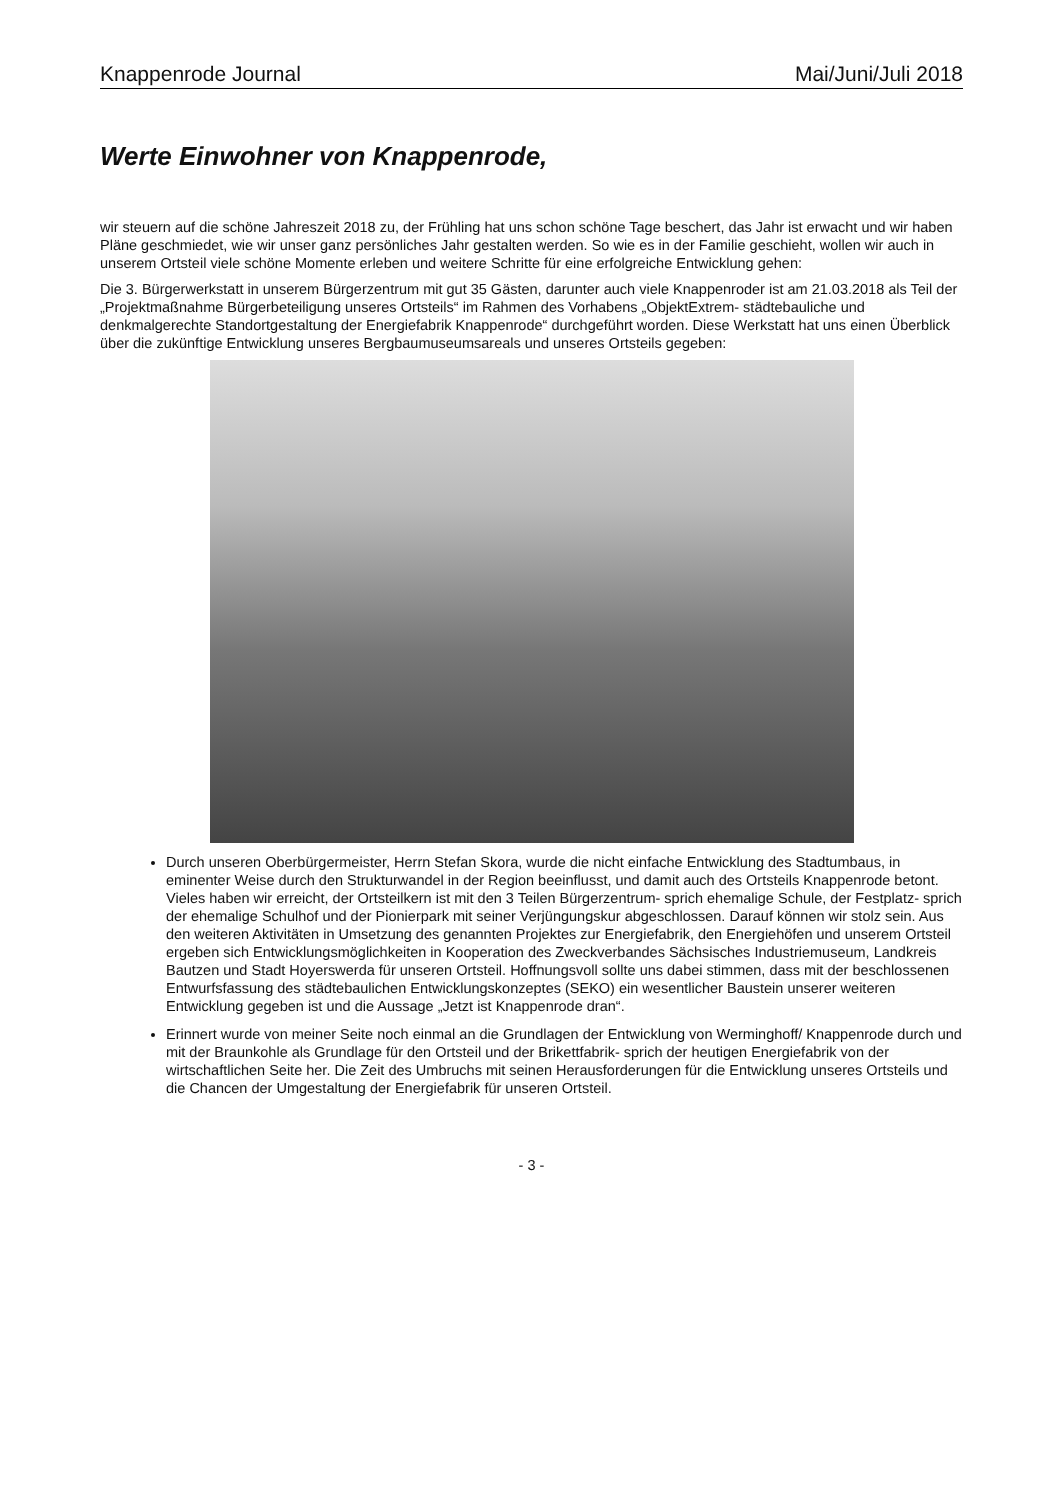Knappenrode Journal Mai/Juni/Juli 2018
Werte Einwohner von Knappenrode,
wir steuern auf die schöne Jahreszeit 2018 zu, der Frühling hat uns schon schöne Tage beschert, das Jahr ist erwacht und wir haben Pläne geschmiedet, wie wir unser ganz persönliches Jahr gestalten werden. So wie es in der Familie geschieht, wollen wir auch in unserem Ortsteil viele schöne Momente erleben und weitere Schritte für eine erfolgreiche Entwicklung gehen:
Die 3. Bürgerwerkstatt in unserem Bürgerzentrum mit gut 35 Gästen, darunter auch viele Knappenroder ist am 21.03.2018 als Teil der „Projektmaßnahme Bürgerbeteiligung unseres Ortsteils“ im Rahmen des Vorhabens „ObjektExtrem- städtebauliche und denkmalgerechte Standortgestaltung der Energiefabrik Knappenrode“ durchgeführt worden. Diese Werkstatt hat uns einen Überblick über die zukünftige Entwicklung unseres Bergbaumuseumsareals und unseres Ortsteils gegeben:
Durch unseren Oberbürgermeister, Herrn Stefan Skora, wurde die nicht einfache Entwicklung des Stadtumbaus, in eminenter Weise durch den Strukturwandel in der Region beeinflusst, und damit auch des Ortsteils Knappenrode betont. Vieles haben wir erreicht, der Ortsteilkern ist mit den 3 Teilen Bürgerzentrum- sprich ehemalige Schule, der Festplatz- sprich der ehemalige Schulhof und der Pionierpark mit seiner Verjüngungskur abgeschlossen. Darauf können wir stolz sein. Aus den weiteren Aktivitäten in Umsetzung des genannten Projektes zur Energiefabrik, den Energiehöfen und unserem Ortsteil ergeben sich Entwicklungsmöglichkeiten in Kooperation des Zweckverbandes Sächsisches Industriemuseum, Landkreis Bautzen und Stadt Hoyerswerda für unseren Ortsteil. Hoffnungsvoll sollte uns dabei stimmen, dass mit der beschlossenen Entwurfsfassung des städtebaulichen Entwicklungskonzeptes (SEKO) ein wesentlicher Baustein unserer weiteren Entwicklung gegeben ist und die Aussage „Jetzt ist Knappenrode dran“.
Erinnert wurde von meiner Seite noch einmal an die Grundlagen der Entwicklung von Werminghoff/ Knappenrode durch und mit der Braunkohle als Grundlage für den Ortsteil und der Brikettfabrik- sprich der heutigen Energiefabrik von der wirtschaftlichen Seite her. Die Zeit des Umbruchs mit seinen Herausforderungen für die Entwicklung unseres Ortsteils und die Chancen der Umgestaltung der Energiefabrik für unseren Ortsteil.
- 3 -